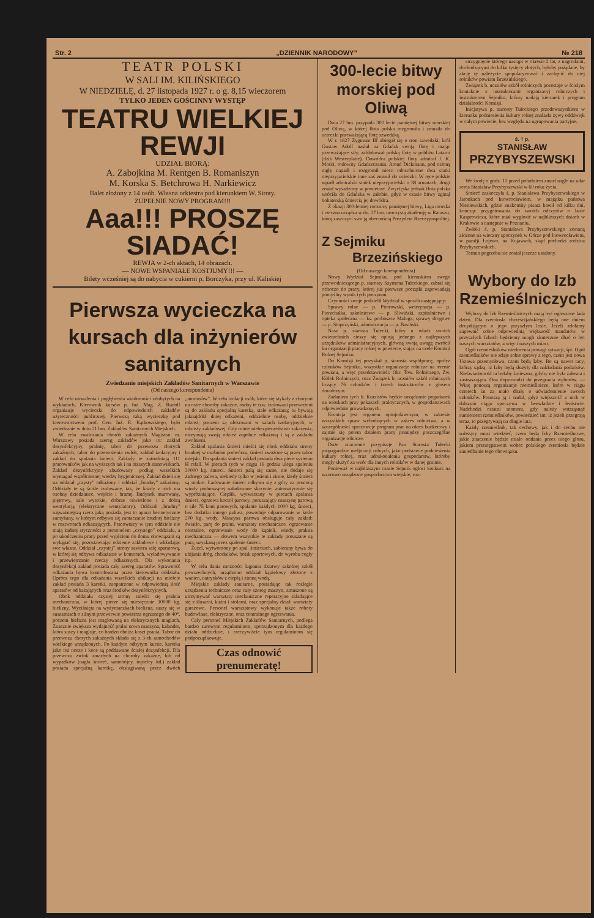Str. 2 „DZIENNIK NARODOWY” № 218
TEATR POLSKI
W SALI IM. KILIŃSKIEGO
W NIEDZIELĘ, d. 27 listopada 1927 r. o g. 8,15 wieczorem
TYLKO JEDEN GOŚCINNY WYSTĘP
TEATRU WIELKIEJ REWJI
UDZIAŁ BIORĄ:
A. Zabojkina M. Rentgen B. Romaniszyn
M. Korska S. Betchrowa H. Narkiewicz
Balet złożony z 14 osób. Własna orkiestra pod kierunkiem W. Siroty.
ZUPEŁNIE NOWY PROGRAM!!!
Aaa!!! PROSZĘ SIADAĆ!
REWJA w 2-ch aktach, 14 obrazach.
— NOWE WSPANIAŁE KOSTJUMY!!! —
Bilety wcześniej są do nabycia w cukierni p. Borczyka, przy ul. Kaliskiej
Pierwsza wycieczka na kursach dla inżynierów sanitarnych
Zwiedzanie miejskich Zakładów Sanitarnych w Warszawie
(Od naszego korespondenta)
W celu utrwalenia i pogłębienia wiadomości zdobytych na wykładach, Kierownik kursów p. Inż. Mag. Z. Rudolf organizuje wycieczki do odpowiednich zakładów użyteczności publicznej. Pierwszą taką wycieczkę pod kierownictwem prof. Gen. Inż. E. Kątkowskiego, było zwiedzanie w dniu 21 bm. Zakładów Sanitarnych Miejskich.
W celu zwalczania chorób zakaźnych Magistrat m. Warszawy posiada szereg zakładów jako to: zakład dezynfekcyjny, pralnię, tabor do przewozu chorych zakaźnych, tabor do przewożenia zwłok, zakład izolacyjny i zakład do spalania śmieci. Zakłady te zatrudniają 111 pracowników jak na wyższych tak i na niższych stanowiskach. Zakład dezynfekcyjny zbudowany podług wszelkich wymagań współczesnej wiedzy hygjenicznej. Zakład dzieli się na oddział „czysty” odkażony i oddział „brudny” zakażony. Oddziały te są ściśle izolowane, tak, że każdy z nich ma osobny dziedziniec, wejście i bramę. Budynek murowany, piętrowy, sale wysokie, dobrze oświetlone i z dobrą wentylacją (elektryczne wentylatory). Oddział „brudny” najważniejszą rzecz jaką posiada, jest to aparat hermetycznie zamykany, w którym odbywa się zamaczanie brudnej bielizny w roztworach odkażających. Pracownicy w tym oddziele nie mają żadnej styczności z personelem „czystego” oddziału, a po ukończeniu pracy przed wyjściem do domu obowiązani są wykąpać się, pozostawiając odzienie zakładowe i wkładając swe własne. Oddział „czystej” strony zawiera salę aparatową, w której się odbywa odkażanie w komorach, wyładowywanie i przewietrzanie rzeczy odkażonych. Dla wykonania dezynfekcji zakład posiada cały szereg aparatów. Sprawność odkażania bywa kontrolowana przez kierownika oddziału. Oprócz tego dla odkażania wszelkich ubikacji na mieście zakład posiada 3 karetki, zaopatrzone w odpowiednią ilość aparatów od każających oraz środków dezynfekcyjnych.
Obok oddziału czystej strony mieści się pralnia mechaniczna, w której pierze się miesięcznie 10000 kg. bielizny. Wyciśnięta na wyżymaczkach bielizna, suszy się w suszarniach o silnym przewiewie powietrza ogrzanego do 40°, poczem bielizna jest maglowaną na elektrycznych maglach. Znacznie zwiększa wydajność pralni nowa maszyna, kalander, która suszy i magluje, co bardzo obniża koszt prania. Tabor do przewozu chorych zakaźnych składa się z 3-ch samochodów wielkiego urządzonych. Po każdym odbytym kursie, karetka jako też nosze i koce są poddawane ścisłej dezynfekcji. Dla przewozu zwłok zmarłych na choroby zakaźne, lub od wypadków (nagła śmierć, samobójcy, topielcy itd.) zakład posiada specjalną karetkę, obsługiwaną przez dwóch „mortusów”. W celu izolacji osób, które się stykały z chorymi na ostre choroby zakaźne, osoby te tzw. izolowani przewożeni są do zakładu specjalną karetką, stale odkażaną; tu bywają jaknajdokł dniej odkażeni, oddzielnie osoby, oddzielnie odzież, poczem są ulokowani w salach izolacyjnych, w odzieży zakładowej. Gdy minie niebezpieczeństwo zakażenia, otrzymują swoją odzież zupełnie odkażoną i są z zakładu zwolnieni.
Zakład spalania śmieci mieści się obok oddziału strony brudnej w osobnem podwórzu, śmieci zwożone są przez tabor miejski. Do spalania śmieci zakład posiada dwa piece systemu H rsfall. W piecach tych w ciągu 16 godziu ulega spaleniu 30000 kg. śmieci. Śmieci palą się same, nie dodaje się żadnego paliwa, niekiedy tylko w jesieni i zimie, kiedy śmieci są mokre. Ładowanie śmieci odbywa się z góry za pomocą windy podnoszącej naładowane skrzynie, automatycznie się wypróżniające. Cieplik, wytwarzany w piecach spalania śmieci, ogrzewa kocioł parowy, poruszający maszynę parową o sile 75 koni parowych, spalanie każdych 1000 kg. śmieci, bez dodatku innego paliwa, powoduje odparowanie w kotle 200 kg. wody. Maszyna parowa obsługuje cały zakład: światło, parę do pralni, warsztaty mechaniczne, ogrzewanie centralne, ogrzewanie wody do kąpieli, windy, pralnia mechaniczna — słowem wszystkie te zakłady poruszane są parą, uzyskaną przez spalenie śmieci.
Żużel, wytworzony po spal. śmieciach, zabierany bywa do ubijania dróg, chodników, boisk sportowych, do wyrobu cegły itp.
W celu dania możności kąpania dziatwy szkolnej szkół powszechnych, urządzono oddział kąpielowy złożony z wanien, natrysków z ciepłą i zimną wodą.
Miejskie zakłady sanitarne, posiadając tak rozległe urządzenia techniczne oraz cały szereg maszyn, zmuszone są utrzymywać warsztaty mechaniczne reperacyjne składające się z ślusarni, kuźni i stolarni, oraz specjalny dział: warsztaty garażowe. Personel warsztatowy wykonuje także roboty budowlane, elektryczne, oraz centralnego ogrzewania.
Cały personel Miejskich Zakładów Sanitarnych, podlega bardzo surowym regulaminom, sporządzonym dla każdego działu oddzielnie, i rzeczywiście tym regulaminom się podporządkowuje.
Czas odnowić prenumeratę!
300-lecie bitwy morskiej pod Oliwą
Dnia 27 bm. przypada 300 lecie pamiętnej bitwy morskiej pod Oliwą, w której flota polska rozgromiła i zmusiła do ucieczki przeważającą flotę szwedzką.
W r. 1627 Zygmunt III ubiegał się o tron szwedzki; król Gustaw Adolf nasłał na Gdańsk swoją flotę i mając przeważające siły, zablokował polską flotę w pobliżu Latarni (dziś Westerplatte). Dowódca polskiej floty admirał J. K. Mości, rodowity Gdańszczanin, Arend Dickmann, pod osłoną mgły napadł i rozgromił nieco odosobnione dwa statki nieprzyjacielskie inne zaś zmusił do ucieczki. W ręce polskie wpadł admiralski statek nieprzyjacielski o 38 armatach, drugi został wysadzony w powietrze. Zwycięska jednak flota polska wróciła do Gdańska w żałobie, gdyż w czasie bitwy zginął bohaterską śmiercią jej dowódca.
Z okazji 300-letniej rocznicy pamiętnej bitwy, Liga morska i rzeczna urządza w dn. 27 bm. uroczystą akademję w Ratuszu, którą zaszczyci swo ją obecnością Prezydent Rzeczypospolitej.
Z Sejmiku
Brzezińskiego
(Od naszego korespondenta)
Nowy Wydział Sejmiku, pod kierunkiem swego przewodniczącego p. starosty Szymona Tułeckiego, zabrał się ochoczo do pracy, której już pierwsze początki zapowiadają pomyślny wynik tych poczynań.
Czynności swoje podzielił Wydział w sposób następujący:
Sprawy rolne — p. Piotrowski, weterynarja — p. Pierzchałka, szkolnictwo — p. Śliwiński, szpitalnictwo i opieka społeczna — ks. proboszcz Maluga, sprawy drogowe — p. Stopczyński, administracja — p. Basiński.
Nasz p. starosta Tułecki, który u władz swoich zwierzchnich cieszy się opinją jednego z najlepszych urzędników administracyjnych, główną swoją uwagę zwrócił ku organizacji pracy rolnej w powiecie, stając na czele Komisji Rolnej Sejmiku.
Do Komisji tej pozyskał p. starosta współpracę, oprócz członków Sejmiku, wszystkie organizacje rolnicze na terenie powiatu, a więc przedstawicieli: Okr. Tow. Rolniczego, Zw. Kółek Rolniczych, oraz Związek b. uczniów szkół rolniczych liczący 76 członków i trzech instruktorów z głosem doradczym.
Zadaniem tych b. Kursistów będzie urządzanie pogadanek na wioskach przy pokazach praktycznych, w gospodarstwach odpowiednio prowadzonych.
Komisja jest organem opinjodawczym, w zakresie wszystkich spraw wchodzących w zakres rolnictwa, a w szczególności opracowuje program prac na okres budżetowy i zajmie się potem działem pracy pomiędzy poszczególne organizacje rolnicze.
Duże znaczenie przypisuje Pan Starosta Tułecki propagandzie meljoracji rolnych, jako podstawie podniesienia kultury rolnej, oraz udoskonaleniu gospodarstw, któreby mogły służyć za wzór dla innych rolników w danej gminie.
Ponieważ w najbliższym czasie Sejmik ogłosi konkurs na wzorowo urządzone gospodarstwa wiejskie, roz-
strzygnięcie którego nastąpi w okresie 2 lat, z nagrodami, dochodzącymi do kilku tysięcy złotych, byłoby pożądane, by akcję tę należycie spopularyzować i zachęcić do niej rolników powiatu Brzezińskiego.
Związek b. uczniów szkół rolniczych pozostaje w ścisłym kontakcie z instruktorami organizacyj rolniczych i instruktorem Sejmiku, którzy nadają kierunek i program działalności Komisji.
Inicjatywa p. starosty Tułeckiego przedewszystkiem w kierunku podniesienia kultury rolnej znalazła żywy oddźwięk w całym powiecie, bez względu na ugrupowania partyjne.
ś. † p.
STANISŁAW
PRZYBYSZEWSKI
We środę o godz. 11 przed południem zmarł nagle na udar serca Stanisław Przybyszewski w 60 roku życia.
Śmierć zaskoczyła ś. p. Stanisława Przybyszewskiego w Jaronkach pod Inowrocławiem, w majątku państwa Nieniewskich, gdzie znakomity pisarz bawił od kilku dni, kończąc przygotowania do swoich odczytów o Janie Kasprowiczu, które miał wygłosić w najbliższych dniach w Krakowie a następnie w Poznaniu.
Zwłoki ś. p. Stanisława Przybyszewskiego zostaną złożone na wieczny spoczynek w Górze pod Inowrocławiem, w parafji Łojewo, na Kujawach, skąd pochodzi rodzina Przybyszewskich.
Termin pogrzebu nie został jeszcze ustalony.
Wybory do Izb Rzemieślniczych
Wybory do Izb Rzemieślniczych mają być ogłoszone lada dzień. Dla rzemiosła chrześcijańskiego będą one dniem decydującym o jego przyszłym losie. Jeżeli zdołamy zapewnić sobie odpowiednią większość mandatów, w przyszłych Izbach będziemy mogli skutecznie dbać o byt naszych warsztatów, a więc i naszych miast.
Ogół rzemieślników niedocenia powagi sytuacji, śpi. Ogół rzemieślników nie zdaje sobie sprawy z tego, czem jest nowa Ustawa przemysłowa, czem będą Izby. Bo są nawet tacy, którzy sądzą, iż Izby będą służyły dla nakładania podatków. Nieświadomość ta byłaby śmieszna, gdyby nie była żałosna i zastraszająca. Ona doprowadzi do przegrania wyborów. — Winę ponoszą organizacje rzemieślnicze, które w ciągu czterech lat za mało dbały o uświadomienie swoich członków. Ponoszą ją i nadal, gdyż większość z nich w dalszym ciągu spoczywa w bezwładzie i lenistwie. Nadchodzi ostatni moment, gdy należy wstrząsnąć sumieniem rzemieślników, powiedzieć im; iż jeżeli przegrają teraz, to przegrywają na długie lata.
Każdy rzemieślnik, tak cechowy, jak i do cechu nie należący musi wiedzieć, czem będą Izby Rzemieślnicze, jakie znaczenie będzie miało oddanie przez niego głosu, jakiem przestępstwem wobec polskiego rzemiosła będzie zaniedbanie tego obowiązku.